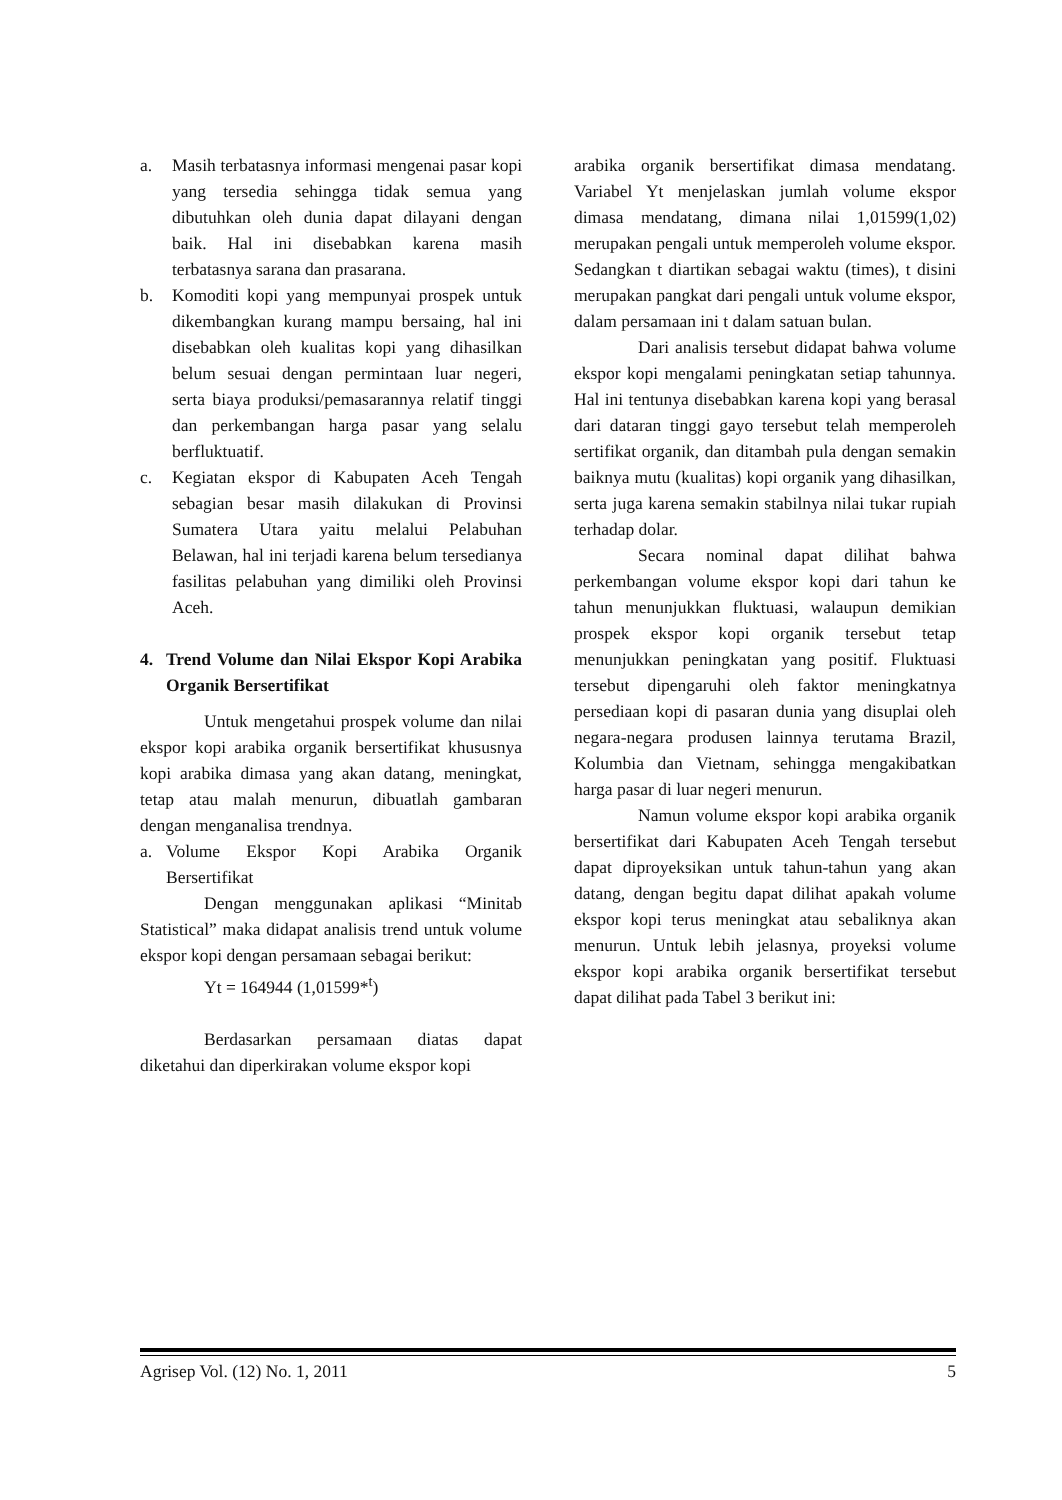a. Masih terbatasnya informasi mengenai pasar kopi yang tersedia sehingga tidak semua yang dibutuhkan oleh dunia dapat dilayani dengan baik. Hal ini disebabkan karena masih terbatasnya sarana dan prasarana.
b. Komoditi kopi yang mempunyai prospek untuk dikembangkan kurang mampu bersaing, hal ini disebabkan oleh kualitas kopi yang dihasilkan belum sesuai dengan permintaan luar negeri, serta biaya produksi/pemasarannya relatif tinggi dan perkembangan harga pasar yang selalu berfluktuatif.
c. Kegiatan ekspor di Kabupaten Aceh Tengah sebagian besar masih dilakukan di Provinsi Sumatera Utara yaitu melalui Pelabuhan Belawan, hal ini terjadi karena belum tersedianya fasilitas pelabuhan yang dimiliki oleh Provinsi Aceh.
4. Trend Volume dan Nilai Ekspor Kopi Arabika Organik Bersertifikat
Untuk mengetahui prospek volume dan nilai ekspor kopi arabika organik bersertifikat khususnya kopi arabika dimasa yang akan datang, meningkat, tetap atau malah menurun, dibuatlah gambaran dengan menganalisa trendnya.
a. Volume Ekspor Kopi Arabika Organik Bersertifikat
Dengan menggunakan aplikasi “Minitab Statistical” maka didapat analisis trend untuk volume ekspor kopi dengan persamaan sebagai berikut:
Yt = 164944 (1,01599*<sup>t</sup>)
Berdasarkan persamaan diatas dapat diketahui dan diperkirakan volume ekspor kopi
arabika organik bersertifikat dimasa mendatang. Variabel Yt menjelaskan jumlah volume ekspor dimasa mendatang, dimana nilai 1,01599(1,02) merupakan pengali untuk memperoleh volume ekspor. Sedangkan t diartikan sebagai waktu (times), t disini merupakan pangkat dari pengali untuk volume ekspor, dalam persamaan ini t dalam satuan bulan.
Dari analisis tersebut didapat bahwa volume ekspor kopi mengalami peningkatan setiap tahunnya. Hal ini tentunya disebabkan karena kopi yang berasal dari dataran tinggi gayo tersebut telah memperoleh sertifikat organik, dan ditambah pula dengan semakin baiknya mutu (kualitas) kopi organik yang dihasilkan, serta juga karena semakin stabilnya nilai tukar rupiah terhadap dolar.
Secara nominal dapat dilihat bahwa perkembangan volume ekspor kopi dari tahun ke tahun menunjukkan fluktuasi, walaupun demikian prospek ekspor kopi organik tersebut tetap menunjukkan peningkatan yang positif. Fluktuasi tersebut dipengaruhi oleh faktor meningkatnya persediaan kopi di pasaran dunia yang disuplai oleh negara-negara produsen lainnya terutama Brazil, Kolumbia dan Vietnam, sehingga mengakibatkan harga pasar di luar negeri menurun.
Namun volume ekspor kopi arabika organik bersertifikat dari Kabupaten Aceh Tengah tersebut dapat diproyeksikan untuk tahun-tahun yang akan datang, dengan begitu dapat dilihat apakah volume ekspor kopi terus meningkat atau sebaliknya akan menurun. Untuk lebih jelasnya, proyeksi volume ekspor kopi arabika organik bersertifikat tersebut dapat dilihat pada Tabel 3 berikut ini:
Agrisep Vol. (12) No. 1, 2011 5